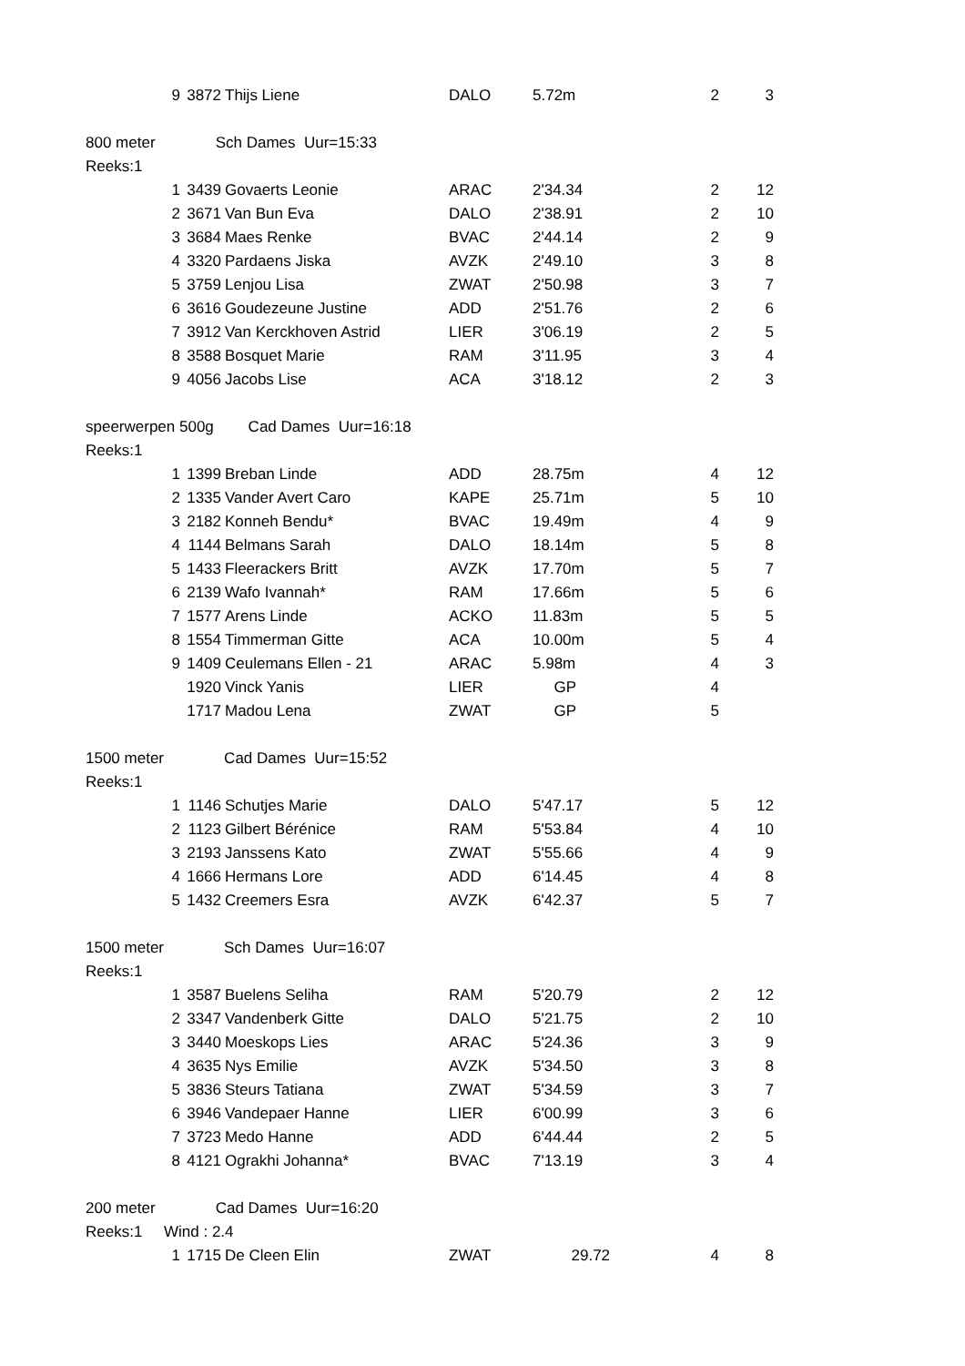| | 9 | 3872 | Thijs Liene | DALO | 5.72m | 2 | 3 |
| 800 meter Sch Dames Uur=15:33 | | | | | | | |
| Reeks:1 | | | | | | | |
| | 1 | 3439 | Govaerts Leonie | ARAC | 2'34.34 | 2 | 12 |
| | 2 | 3671 | Van Bun Eva | DALO | 2'38.91 | 2 | 10 |
| | 3 | 3684 | Maes Renke | BVAC | 2'44.14 | 2 | 9 |
| | 4 | 3320 | Pardaens Jiska | AVZK | 2'49.10 | 3 | 8 |
| | 5 | 3759 | Lenjou Lisa | ZWAT | 2'50.98 | 3 | 7 |
| | 6 | 3616 | Goudezeune Justine | ADD | 2'51.76 | 2 | 6 |
| | 7 | 3912 | Van Kerckhoven Astrid | LIER | 3'06.19 | 2 | 5 |
| | 8 | 3588 | Bosquet Marie | RAM | 3'11.95 | 3 | 4 |
| | 9 | 4056 | Jacobs Lise | ACA | 3'18.12 | 2 | 3 |
| speerwerpen 500g Cad Dames Uur=16:18 | | | | | | | |
| Reeks:1 | | | | | | | |
| | 1 | 1399 | Breban Linde | ADD | 28.75m | 4 | 12 |
| | 2 | 1335 | Vander Avert Caro | KAPE | 25.71m | 5 | 10 |
| | 3 | 2182 | Konneh Bendu* | BVAC | 19.49m | 4 | 9 |
| | 4 | 1144 | Belmans Sarah | DALO | 18.14m | 5 | 8 |
| | 5 | 1433 | Fleerackers Britt | AVZK | 17.70m | 5 | 7 |
| | 6 | 2139 | Wafo Ivannah* | RAM | 17.66m | 5 | 6 |
| | 7 | 1577 | Arens Linde | ACKO | 11.83m | 5 | 5 |
| | 8 | 1554 | Timmerman Gitte | ACA | 10.00m | 5 | 4 |
| | 9 | 1409 | Ceulemans Ellen - 21 | ARAC | 5.98m | 4 | 3 |
| | | 1920 | Vinck Yanis | LIER | GP | 4 | |
| | | 1717 | Madou Lena | ZWAT | GP | 5 | |
| 1500 meter Cad Dames Uur=15:52 | | | | | | | |
| Reeks:1 | | | | | | | |
| | 1 | 1146 | Schutjes Marie | DALO | 5'47.17 | 5 | 12 |
| | 2 | 1123 | Gilbert Bérénice | RAM | 5'53.84 | 4 | 10 |
| | 3 | 2193 | Janssens Kato | ZWAT | 5'55.66 | 4 | 9 |
| | 4 | 1666 | Hermans Lore | ADD | 6'14.45 | 4 | 8 |
| | 5 | 1432 | Creemers Esra | AVZK | 6'42.37 | 5 | 7 |
| 1500 meter Sch Dames Uur=16:07 | | | | | | | |
| Reeks:1 | | | | | | | |
| | 1 | 3587 | Buelens Seliha | RAM | 5'20.79 | 2 | 12 |
| | 2 | 3347 | Vandenberk Gitte | DALO | 5'21.75 | 2 | 10 |
| | 3 | 3440 | Moeskops Lies | ARAC | 5'24.36 | 3 | 9 |
| | 4 | 3635 | Nys Emilie | AVZK | 5'34.50 | 3 | 8 |
| | 5 | 3836 | Steurs Tatiana | ZWAT | 5'34.59 | 3 | 7 |
| | 6 | 3946 | Vandepaer Hanne | LIER | 6'00.99 | 3 | 6 |
| | 7 | 3723 | Medo Hanne | ADD | 6'44.44 | 2 | 5 |
| | 8 | 4121 | Ograkhi Johanna* | BVAC | 7'13.19 | 3 | 4 |
| 200 meter Cad Dames Uur=16:20 | | | | | | | |
| Reeks:1 Wind : 2.4 | | | | | | | |
| | 1 | 1715 | De Cleen Elin | ZWAT | 29.72 | 4 | 8 |